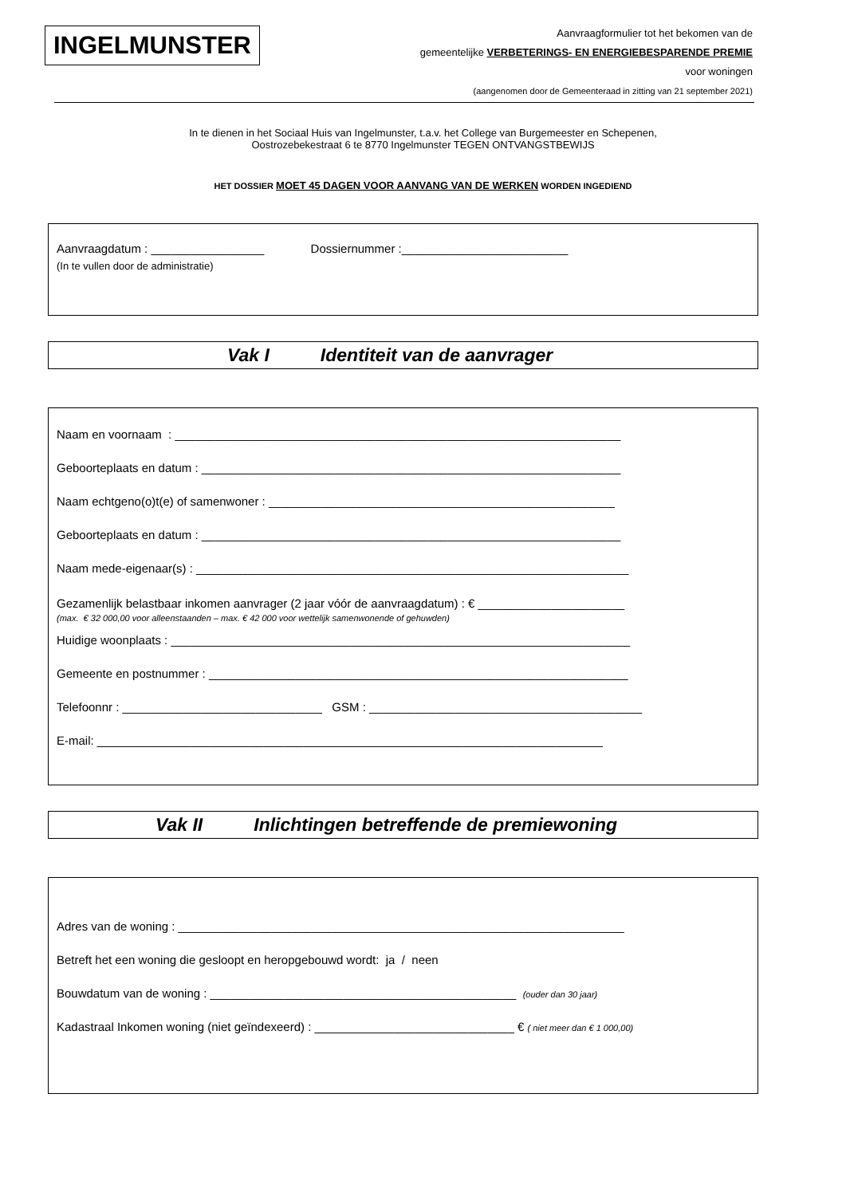INGELMUNSTER
Aanvraagformulier tot het bekomen van de
gemeentelijke VERBETERINGS- EN ENERGIEBESPARENDE PREMIE
voor woningen
(aangenomen door de Gemeenteraad in zitting van 21 september 2021)
In te dienen in het Sociaal Huis van Ingelmunster, t.a.v. het College van Burgemeester en Schepenen,
Oostrozebekestraat 6 te 8770 Ingelmunster TEGEN ONTVANGSTBEWIJS
HET DOSSIER MOET 45 DAGEN VOOR AANVANG VAN DE WERKEN WORDEN INGEDIEND
Aanvraagdatum : _________________ Dossiernummer :_________________________
(In te vullen door de administratie)
Vak I Identiteit van de aanvrager
Naam en voornaam : ___________________________________________________________________
Geboorteplaats en datum : _______________________________________________________________
Naam echtgeno(o)t(e) of samenwoner : ____________________________________________________
Geboorteplaats en datum : _______________________________________________________________
Naam mede-eigenaar(s) : _________________________________________________________________
Gezamenlijk belastbaar inkomen aanvrager (2 jaar vóór de aanvraagdatum) : € ______________________
(max. € 32 000,00 voor alleenstaanden – max. € 42 000 voor wettelijk samenwonende of gehuwden)
Huidige woonplaats : _____________________________________________________________________
Gemeente en postnummer : _______________________________________________________________
Telefoonnr : ______________________________ GSM : _________________________________________
E-mail: ____________________________________________________________________________
Vak II Inlichtingen betreffende de premiewoning
Adres van de woning : ___________________________________________________________________
Betreft het een woning die gesloopt en heropgebouwd wordt: ja / neen
Bouwdatum van de woning : ______________________________________________ (ouder dan 30 jaar)
Kadastraal Inkomen woning (niet geïndexeerd) : ______________________________ € ( niet meer dan € 1 000,00)